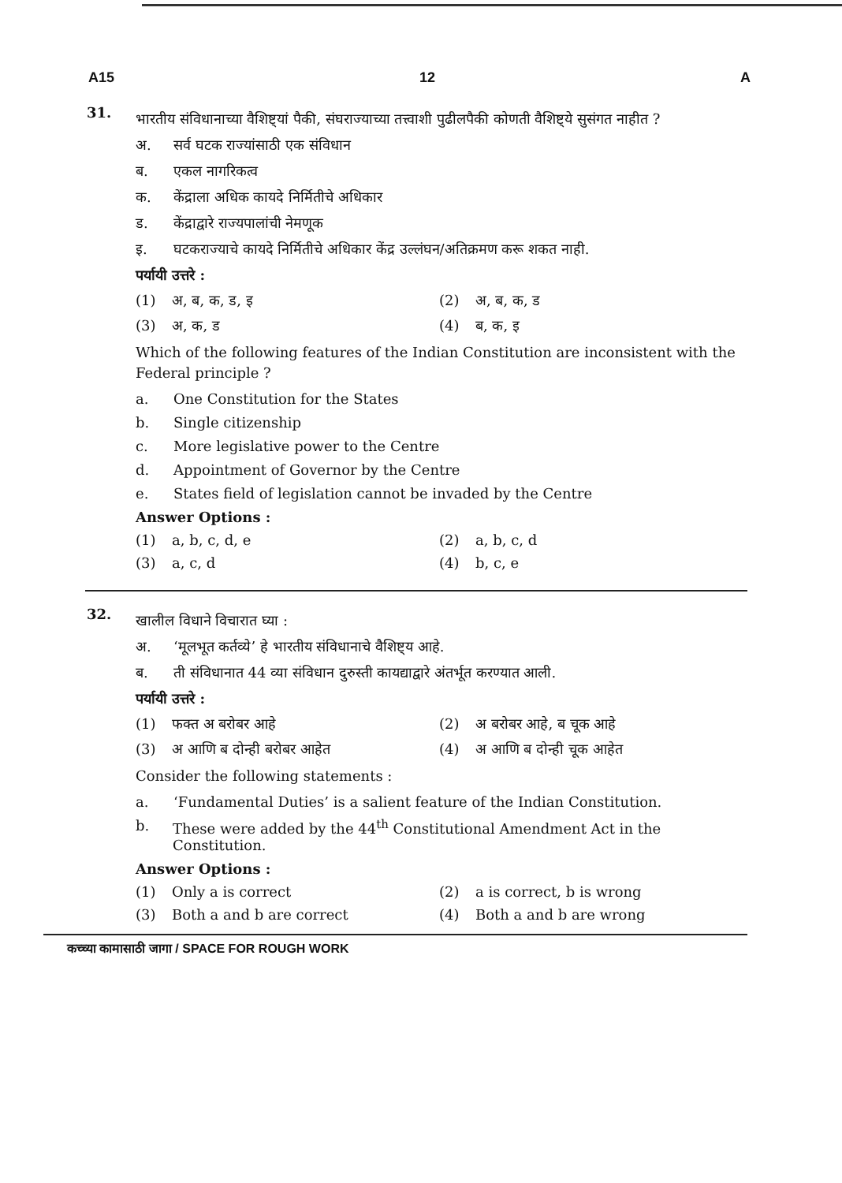A15 12 A
31.
भारतीय संविधानाच्या वैशिष्ट्यां पैकी, संघराज्याच्या तत्त्वाशी पुढीलपैकी कोणती वैशिष्ट्ये सुसंगत नाहीत ?
अ. सर्व घटक राज्यांसाठी एक संविधान
ब. एकल नागरिकत्व
क. केंद्राला अधिक कायदे निर्मितीचे अधिकार
ड. केंद्राद्वारे राज्यपालांची नेमणूक
इ. घटकराज्याचे कायदे निर्मितीचे अधिकार केंद्र उल्लंघन/अतिक्रमण करू शकत नाही.
पर्यायी उत्तरे :
(1) अ, ब, क, ड, इ
(2) अ, ब, क, ड
(3) अ, क, ड
(4) ब, क, इ
Which of the following features of the Indian Constitution are inconsistent with the Federal principle ?
a. One Constitution for the States
b. Single citizenship
c. More legislative power to the Centre
d. Appointment of Governor by the Centre
e. States field of legislation cannot be invaded by the Centre
Answer Options :
(1) a, b, c, d, e
(2) a, b, c, d
(3) a, c, d
(4) b, c, e
32.
खालील विधाने विचारात घ्या :
अ. ‘मूलभूत कर्तव्ये’ हे भारतीय संविधानाचे वैशिष्ट्य आहे.
ब. ती संविधानात 44 व्या संविधान दुरुस्ती कायद्याद्वारे अंतर्भूत करण्यात आली.
पर्यायी उत्तरे :
(1) फक्त अ बरोबर आहे
(2) अ बरोबर आहे, ब चूक आहे
(3) अ आणि ब दोन्ही बरोबर आहेत
(4) अ आणि ब दोन्ही चूक आहेत
Consider the following statements :
a. ‘Fundamental Duties’ is a salient feature of the Indian Constitution.
b. These were added by the 44<sup>th</sup> Constitutional Amendment Act in the Constitution.
Answer Options :
(1) Only a is correct
(2) a is correct, b is wrong
(3) Both a and b are correct
(4) Both a and b are wrong
कच्च्या कामासाठी जागा / SPACE FOR ROUGH WORK